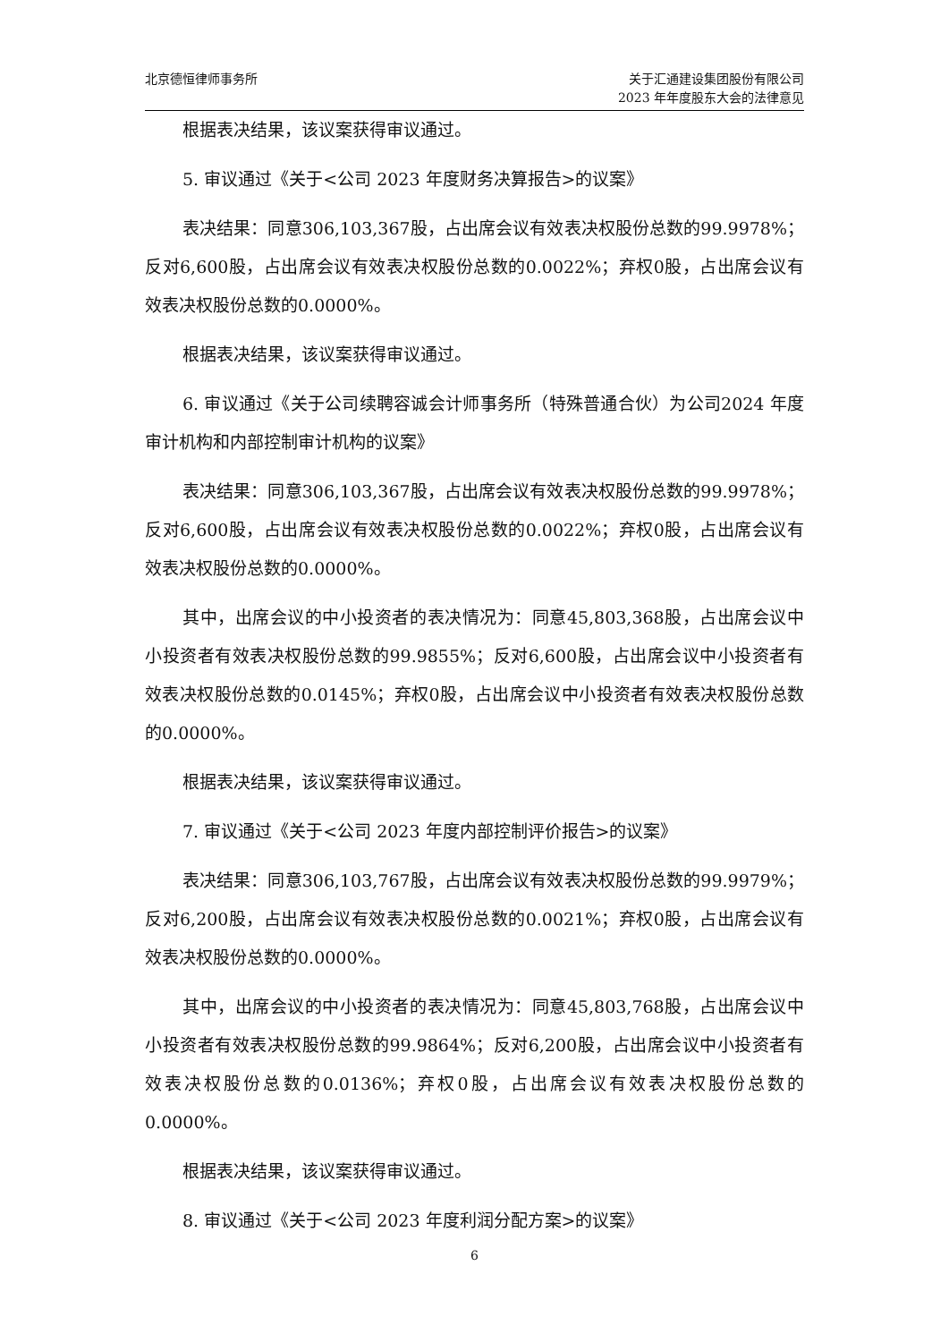北京德恒律师事务所 关于汇通建设集团股份有限公司
2023 年年度股东大会的法律意见
根据表决结果，该议案获得审议通过。
5. 审议通过《关于<公司 2023 年度财务决算报告>的议案》
表决结果：同意306,103,367股，占出席会议有效表决权股份总数的99.9978%；反对6,600股，占出席会议有效表决权股份总数的0.0022%；弃权0股，占出席会议有效表决权股份总数的0.0000%。
根据表决结果，该议案获得审议通过。
6. 审议通过《关于公司续聘容诚会计师事务所（特殊普通合伙）为公司2024 年度审计机构和内部控制审计机构的议案》
表决结果：同意306,103,367股，占出席会议有效表决权股份总数的99.9978%；反对6,600股，占出席会议有效表决权股份总数的0.0022%；弃权0股，占出席会议有效表决权股份总数的0.0000%。
其中，出席会议的中小投资者的表决情况为：同意45,803,368股，占出席会议中小投资者有效表决权股份总数的99.9855%；反对6,600股，占出席会议中小投资者有效表决权股份总数的0.0145%；弃权0股，占出席会议中小投资者有效表决权股份总数的0.0000%。
根据表决结果，该议案获得审议通过。
7. 审议通过《关于<公司 2023 年度内部控制评价报告>的议案》
表决结果：同意306,103,767股，占出席会议有效表决权股份总数的99.9979%；反对6,200股，占出席会议有效表决权股份总数的0.0021%；弃权0股，占出席会议有效表决权股份总数的0.0000%。
其中，出席会议的中小投资者的表决情况为：同意45,803,768股，占出席会议中小投资者有效表决权股份总数的99.9864%；反对6,200股，占出席会议中小投资者有效表决权股份总数的0.0136%；弃权0股，占出席会议有效表决权股份总数的0.0000%。
根据表决结果，该议案获得审议通过。
8. 审议通过《关于<公司 2023 年度利润分配方案>的议案》
6